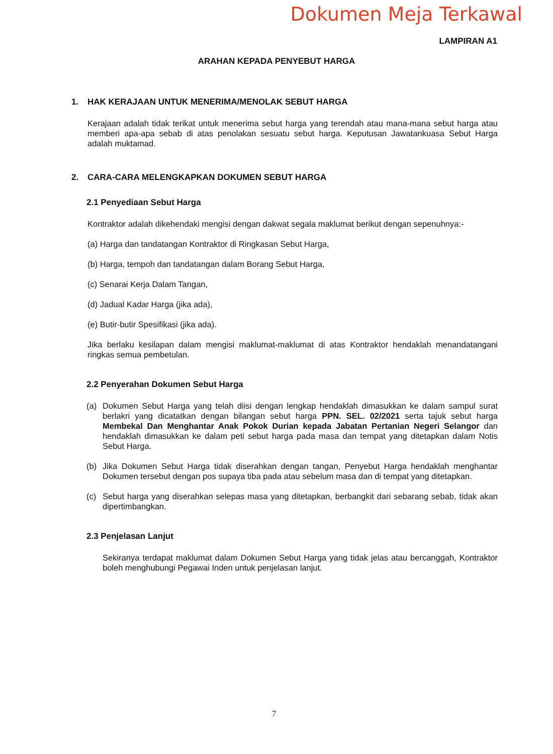Dokumen Meja Terkawal
LAMPIRAN A1
ARAHAN KEPADA PENYEBUT HARGA
1. HAK KERAJAAN UNTUK MENERIMA/MENOLAK SEBUT HARGA
Kerajaan adalah tidak terikat untuk menerima sebut harga yang terendah atau mana-mana sebut harga atau memberi apa-apa sebab di atas penolakan sesuatu sebut harga. Keputusan Jawatankuasa Sebut Harga adalah muktamad.
2. CARA-CARA MELENGKAPKAN DOKUMEN SEBUT HARGA
2.1 Penyediaan Sebut Harga
Kontraktor adalah dikehendaki mengisi dengan dakwat segala maklumat berikut dengan sepenuhnya:-
(a) Harga dan tandatangan Kontraktor di Ringkasan Sebut Harga,
(b) Harga, tempoh dan tandatangan dalam Borang Sebut Harga,
(c) Senarai Kerja Dalam Tangan,
(d) Jadual Kadar Harga (jika ada),
(e) Butir-butir Spesifikasi (jika ada).
Jika berlaku kesilapan dalam mengisi maklumat-maklumat di atas Kontraktor hendaklah menandatangani ringkas semua pembetulan.
2.2 Penyerahan Dokumen Sebut Harga
(a) Dokumen Sebut Harga yang telah diisi dengan lengkap hendaklah dimasukkan ke dalam sampul surat berlakri yang dicatatkan dengan bilangan sebut harga PPN. SEL. 02/2021 serta tajuk sebut harga Membekal Dan Menghantar Anak Pokok Durian kepada Jabatan Pertanian Negeri Selangor dan hendaklah dimasukkan ke dalam peti sebut harga pada masa dan tempat yang ditetapkan dalam Notis Sebut Harga.
(b) Jika Dokumen Sebut Harga tidak diserahkan dengan tangan, Penyebut Harga hendaklah menghantar Dokumen tersebut dengan pos supaya tiba pada atau sebelum masa dan di tempat yang ditetapkan.
(c) Sebut harga yang diserahkan selepas masa yang ditetapkan, berbangkit dari sebarang sebab, tidak akan dipertimbangkan.
2.3 Penjelasan Lanjut
Sekiranya terdapat maklumat dalam Dokumen Sebut Harga yang tidak jelas atau bercanggah, Kontraktor boleh menghubungi Pegawai Inden untuk penjelasan lanjut.
7